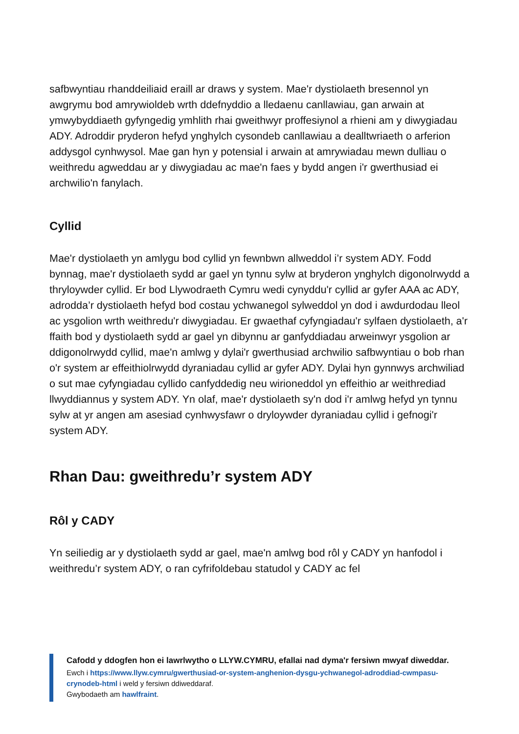safbwyntiau rhanddeiliaid eraill ar draws y system. Mae'r dystiolaeth bresennol yn awgrymu bod amrywioldeb wrth ddefnyddio a lledaenu canllawiau, gan arwain at ymwybyddiaeth gyfyngedig ymhlith rhai gweithwyr proffesiynol a rhieni am y diwygiadau ADY. Adroddir pryderon hefyd ynghylch cysondeb canllawiau a dealltwriaeth o arferion addysgol cynhwysol. Mae gan hyn y potensial i arwain at amrywiadau mewn dulliau o weithredu agweddau ar y diwygiadau ac mae'n faes y bydd angen i'r gwerthusiad ei archwilio'n fanylach.
Cyllid
Mae'r dystiolaeth yn amlygu bod cyllid yn fewnbwn allweddol i’r system ADY. Fodd bynnag, mae'r dystiolaeth sydd ar gael yn tynnu sylw at bryderon ynghylch digonolrwydd a thryloywder cyllid. Er bod Llywodraeth Cymru wedi cynyddu'r cyllid ar gyfer AAA ac ADY, adrodda’r dystiolaeth hefyd bod costau ychwanegol sylweddol yn dod i awdurdodau lleol ac ysgolion wrth weithredu'r diwygiadau. Er gwaethaf cyfyngiadau'r sylfaen dystiolaeth, a'r ffaith bod y dystiolaeth sydd ar gael yn dibynnu ar ganfyddiadau arweinwyr ysgolion ar ddigonolrwydd cyllid, mae'n amlwg y dylai'r gwerthusiad archwilio safbwyntiau o bob rhan o'r system ar effeithiolrwydd dyraniadau cyllid ar gyfer ADY. Dylai hyn gynnwys archwiliad o sut mae cyfyngiadau cyllido canfyddedig neu wirioneddol yn effeithio ar weithrediad llwyddiannus y system ADY. Yn olaf, mae'r dystiolaeth sy'n dod i'r amlwg hefyd yn tynnu sylw at yr angen am asesiad cynhwysfawr o dryloywder dyraniadau cyllid i gefnogi'r system ADY.
Rhan Dau: gweithredu’r system ADY
Rôl y CADY
Yn seiliedig ar y dystiolaeth sydd ar gael, mae'n amlwg bod rôl y CADY yn hanfodol i weithredu’r system ADY, o ran cyfrifoldebau statudol y CADY ac fel
Cafodd y ddogfen hon ei lawrlwytho o LLYW.CYMRU, efallai nad dyma'r fersiwn mwyaf diweddar.
Ewch i https://www.llyw.cymru/gwerthusiad-or-system-anghenion-dysgu-ychwanegol-adroddiad-cwmpasu-crynodeb-html i weld y fersiwn ddiweddaraf.
Gwybodaeth am hawlfraint.